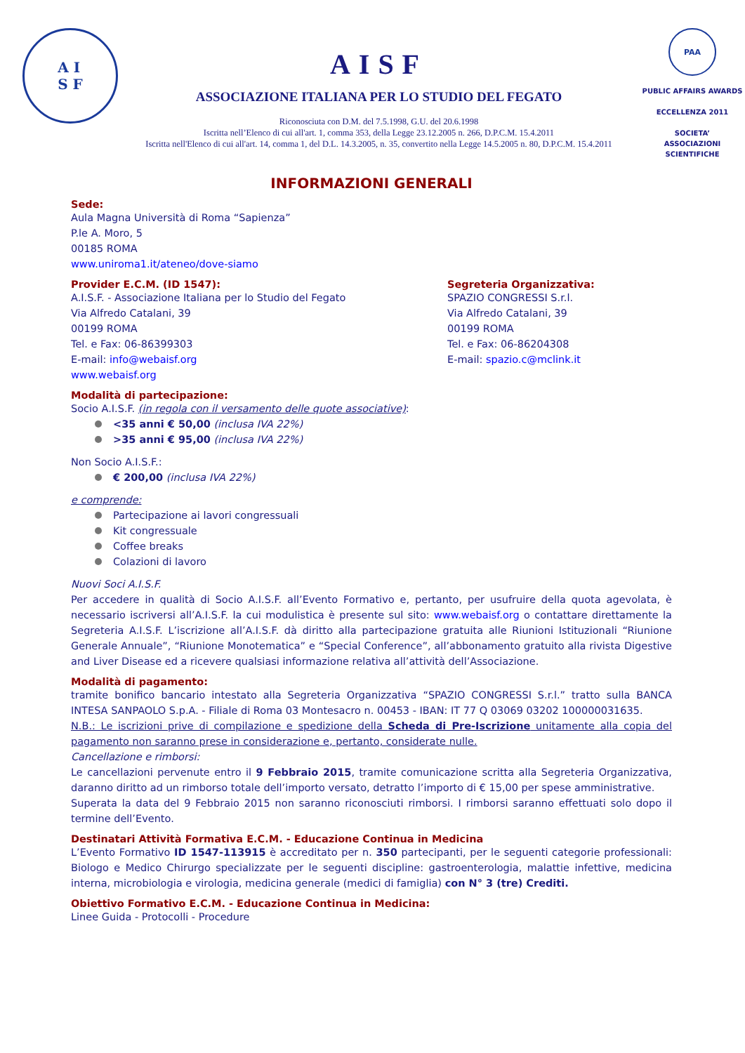A I
S F
AISF
ASSOCIAZIONE ITALIANA PER LO STUDIO DEL FEGATO
Riconosciuta con D.M. del 7.5.1998, G.U. del 20.6.1998
Iscritta nell’Elenco di cui all'art. 1, comma 353, della Legge 23.12.2005 n. 266, D.P.C.M. 15.4.2011
Iscritta nell'Elenco di cui all'art. 14, comma 1, del D.L. 14.3.2005, n. 35, convertito nella Legge 14.5.2005 n. 80, D.P.C.M. 15.4.2011
PAA
PUBLIC AFFAIRS AWARDS
ECCELLENZA 2011
SOCIETA’
ASSOCIAZIONI
SCIENTIFICHE
INFORMAZIONI GENERALI
Sede:
Aula Magna Università di Roma “Sapienza”
P.le A. Moro, 5
00185 ROMA
www.uniroma1.it/ateneo/dove-siamo
Provider E.C.M. (ID 1547):
A.I.S.F. - Associazione Italiana per lo Studio del Fegato
Via Alfredo Catalani, 39
00199 ROMA
Tel. e Fax: 06-86399303
E-mail: info@webaisf.org
www.webaisf.org
Segreteria Organizzativa:
SPAZIO CONGRESSI S.r.l.
Via Alfredo Catalani, 39
00199 ROMA
Tel. e Fax: 06-86204308
E-mail: spazio.c@mclink.it
Modalità di partecipazione:
Socio A.I.S.F. (in regola con il versamento delle quote associative):
<35 anni € 50,00 (inclusa IVA 22%)
>35 anni € 95,00 (inclusa IVA 22%)
Non Socio A.I.S.F.:
€ 200,00 (inclusa IVA 22%)
e comprende:
Partecipazione ai lavori congressuali
Kit congressuale
Coffee breaks
Colazioni di lavoro
Nuovi Soci A.I.S.F.
Per accedere in qualità di Socio A.I.S.F. all’Evento Formativo e, pertanto, per usufruire della quota agevolata, è necessario iscriversi all’A.I.S.F. la cui modulistica è presente sul sito: www.webaisf.org o contattare direttamente la Segreteria A.I.S.F. L’iscrizione all’A.I.S.F. dà diritto alla partecipazione gratuita alle Riunioni Istituzionali “Riunione Generale Annuale”, “Riunione Monotematica” e “Special Conference”, all’abbonamento gratuito alla rivista Digestive and Liver Disease ed a ricevere qualsiasi informazione relativa all’attività dell’Associazione.
Modalità di pagamento:
tramite bonifico bancario intestato alla Segreteria Organizzativa “SPAZIO CONGRESSI S.r.l.” tratto sulla BANCA INTESA SANPAOLO S.p.A. - Filiale di Roma 03 Montesacro n. 00453 - IBAN: IT 77 Q 03069 03202 100000031635.
N.B.: Le iscrizioni prive di compilazione e spedizione della Scheda di Pre-Iscrizione unitamente alla copia del pagamento non saranno prese in considerazione e, pertanto, considerate nulle.
Cancellazione e rimborsi:
Le cancellazioni pervenute entro il 9 Febbraio 2015, tramite comunicazione scritta alla Segreteria Organizzativa, daranno diritto ad un rimborso totale dell’importo versato, detratto l’importo di € 15,00 per spese amministrative.
Superata la data del 9 Febbraio 2015 non saranno riconosciuti rimborsi. I rimborsi saranno effettuati solo dopo il termine dell’Evento.
Destinatari Attività Formativa E.C.M. - Educazione Continua in Medicina
L’Evento Formativo ID 1547-113915 è accreditato per n. 350 partecipanti, per le seguenti categorie professionali: Biologo e Medico Chirurgo specializzate per le seguenti discipline: gastroenterologia, malattie infettive, medicina interna, microbiologia e virologia, medicina generale (medici di famiglia) con N° 3 (tre) Crediti.
Obiettivo Formativo E.C.M. - Educazione Continua in Medicina:
Linee Guida - Protocolli - Procedure